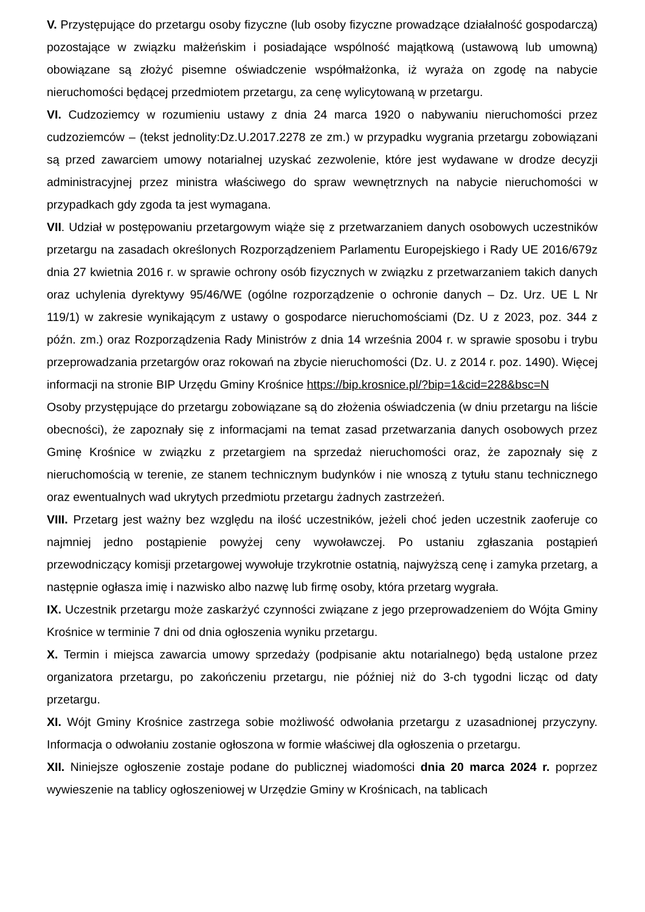V. Przystępujące do przetargu osoby fizyczne (lub osoby fizyczne prowadzące działalność gospodarczą) pozostające w związku małżeńskim i posiadające wspólność majątkową (ustawową lub umowną) obowiązane są złożyć pisemne oświadczenie współmałżonka, iż wyraża on zgodę na nabycie nieruchomości będącej przedmiotem przetargu, za cenę wylicytowaną w przetargu.
VI. Cudzoziemcy w rozumieniu ustawy z dnia 24 marca 1920 o nabywaniu nieruchomości przez cudzoziemców – (tekst jednolity:Dz.U.2017.2278 ze zm.) w przypadku wygrania przetargu zobowiązani są przed zawarciem umowy notarialnej uzyskać zezwolenie, które jest wydawane w drodze decyzji administracyjnej przez ministra właściwego do spraw wewnętrznych na nabycie nieruchomości w przypadkach gdy zgoda ta jest wymagana.
VII. Udział w postępowaniu przetargowym wiąże się z przetwarzaniem danych osobowych uczestników przetargu na zasadach określonych Rozporządzeniem Parlamentu Europejskiego i Rady UE 2016/679z dnia 27 kwietnia 2016 r. w sprawie ochrony osób fizycznych w związku z przetwarzaniem takich danych oraz uchylenia dyrektywy 95/46/WE (ogólne rozporządzenie o ochronie danych – Dz. Urz. UE L Nr 119/1) w zakresie wynikającym z ustawy o gospodarce nieruchomościami (Dz. U z 2023, poz. 344 z późn. zm.) oraz Rozporządzenia Rady Ministrów z dnia 14 września 2004 r. w sprawie sposobu i trybu przeprowadzania przetargów oraz rokowań na zbycie nieruchomości (Dz. U. z 2014 r. poz. 1490). Więcej informacji na stronie BIP Urzędu Gminy Krośnice https://bip.krosnice.pl/?bip=1&cid=228&bsc=N
Osoby przystępujące do przetargu zobowiązane są do złożenia oświadczenia (w dniu przetargu na liście obecności), że zapoznały się z informacjami na temat zasad przetwarzania danych osobowych przez Gminę Krośnice w związku z przetargiem na sprzedaż nieruchomości oraz, że zapoznały się z nieruchomością w terenie, ze stanem technicznym budynków i nie wnoszą z tytułu stanu technicznego oraz ewentualnych wad ukrytych przedmiotu przetargu żadnych zastrzeżeń.
VIII. Przetarg jest ważny bez względu na ilość uczestników, jeżeli choć jeden uczestnik zaoferuje co najmniej jedno postąpienie powyżej ceny wywoławczej. Po ustaniu zgłaszania postąpień przewodniczący komisji przetargowej wywołuje trzykrotnie ostatnią, najwyższą cenę i zamyka przetarg, a następnie ogłasza imię i nazwisko albo nazwę lub firmę osoby, która przetarg wygrała.
IX. Uczestnik przetargu może zaskarżyć czynności związane z jego przeprowadzeniem do Wójta Gminy Krośnice w terminie 7 dni od dnia ogłoszenia wyniku przetargu.
X. Termin i miejsca zawarcia umowy sprzedaży (podpisanie aktu notarialnego) będą ustalone przez organizatora przetargu, po zakończeniu przetargu, nie później niż do 3-ch tygodni licząc od daty przetargu.
XI. Wójt Gminy Krośnice zastrzega sobie możliwość odwołania przetargu z uzasadnionej przyczyny. Informacja o odwołaniu zostanie ogłoszona w formie właściwej dla ogłoszenia o przetargu.
XII. Niniejsze ogłoszenie zostaje podane do publicznej wiadomości dnia 20 marca 2024 r. poprzez wywieszenie na tablicy ogłoszeniowej w Urzędzie Gminy w Krośnicach, na tablicach